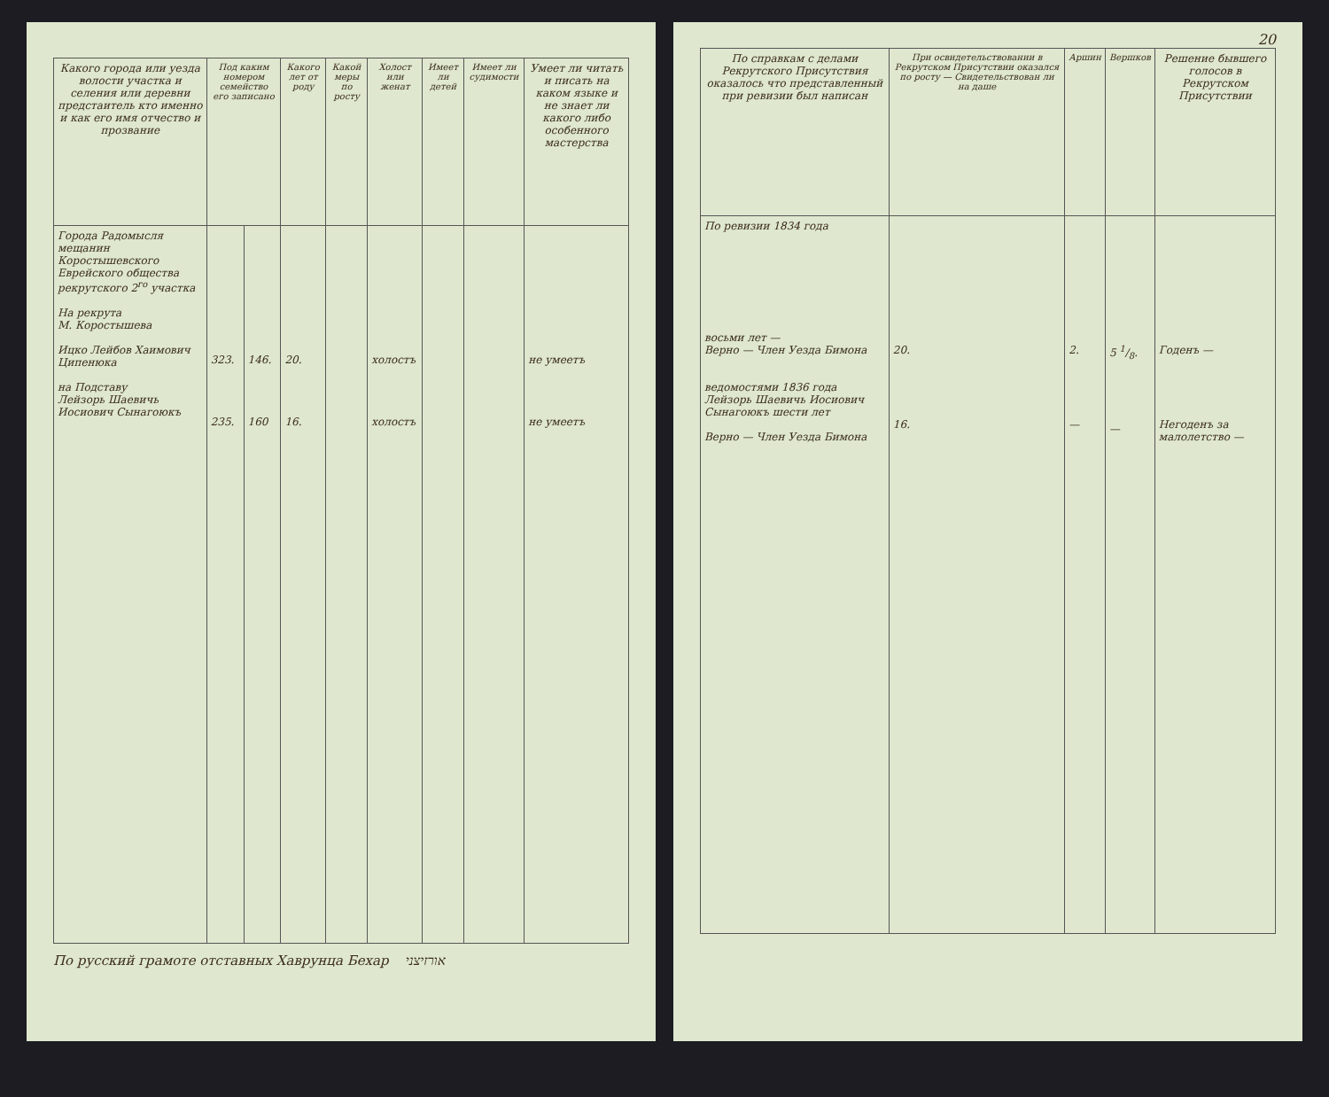| Какого города или уезда волости участка и селения или деревни предстаитель кто именно и как его имя отчество и прозвание | Под каким номером семейство его записано | | Какого лет от роду | Какой меры по росту | Холост или женат | Имеет ли детей | Имеет ли судимости | Умеет ли читать и писать на каком языке и не знает ли какого либо особенного мастерства |
| --- | --- | --- | --- | --- | --- | --- | --- | --- |
| Города Радомысля мещанин Коростышевского Еврейского общества рекрутского 2<sup>го</sup> участка На рекрута М. Коростышева Ицко Лейбов Хаимович Ципенюка на Подставу Лейзорь Шаевичь Иосиович Сынагоюкъ | 323. 235. | 146. 160 | 20. 16. | | холостъ холостъ | | | не умеетъ не умеетъ |
По русский грамоте отставных Хаврунца Бехар אורזיצני
20
| По справкам с делами Рекрутского Присутствия оказалось что представленный при ревизии был написан | При освидетельствовании в Рекрутском Присутствии оказался по росту — Свидетельствован ли на даше | Аршин | Вершков | Решение бывшего голосов в Рекрутском Присутствии |
| --- | --- | --- | --- | --- |
| По ревизии 1834 года восьми лет — Верно — Член Уезда Бимона ведомостями 1836 года Лейзорь Шаевичь Иосиович Сынагоюкъ шести лет Верно — Член Уезда Бимона | 20. 16. | 2. — | 5 1/8. — | Годенъ — Негоденъ за малолетство — |